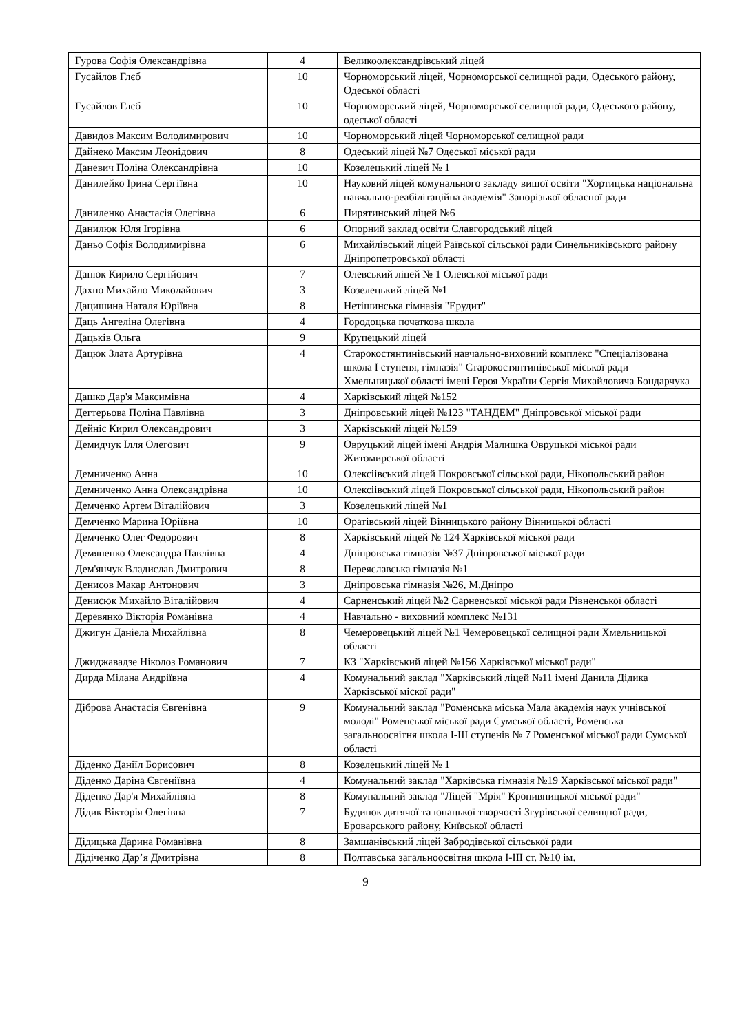| Гурова Софія Олександрівна | 4 | Великоолександрівський ліцей |
| Гусайлов Глєб | 10 | Чорноморський ліцей, Чорноморської селищної ради, Одеського району, Одеської області |
| Гусайлов Глєб | 10 | Чорноморський ліцей, Чорноморської селищної ради, Одеського району, одеської області |
| Давидов Максим Володимирович | 10 | Чорноморський ліцей Чорноморської селищної ради |
| Дайнеко Максим Леонідович | 8 | Одеський ліцей №7 Одеської міської ради |
| Даневич Поліна Олександрівна | 10 | Козелецький ліцей № 1 |
| Данилейко Ірина Сергіївна | 10 | Науковий ліцей комунального закладу вищої освіти "Хортицька національна навчально-реабілітаційна академія" Запорізької обласної ради |
| Даниленко Анастасія Олегівна | 6 | Пирятинський ліцей №6 |
| Данилюк Юля Ігорівна | 6 | Опорний заклад освіти Славгородський ліцей |
| Даньо Софія Володимирівна | 6 | Михайлівський ліцей Раївської сільської ради Синельниківського району Дніпропетровської області |
| Данюк Кирило Сергійович | 7 | Олевський ліцей № 1 Олевської міської ради |
| Дахно Михайло Миколайович | 3 | Козелецький ліцей №1 |
| Дацишина Наталя Юріївна | 8 | Нетішинська гімназія "Ерудит" |
| Даць Ангеліна Олегівна | 4 | Городоцька початкова школа |
| Дацьків Ольга | 9 | Крупецький ліцей |
| Дацюк Злата Артурівна | 4 | Старокостянтинівський навчально-виховний комплекс "Спеціалізована школа I ступеня, гімназія" Старокостянтинівської міської ради Хмельницької області імені Героя України Сергія Михайловича Бондарчука |
| Дашко Дар'я Максимівна | 4 | Харківський ліцей №152 |
| Дегтерьова Поліна Павлівна | 3 | Дніпровський ліцей №123 "ТАНДЕМ" Дніпровської міської ради |
| Дейніс Кирил Олександрович | 3 | Харківський ліцей №159 |
| Демидчук Ілля Олегович | 9 | Овруцький ліцей імені Андрія Малишка Овруцької міської ради Житомирської області |
| Демниченко Анна | 10 | Олексіівський ліцей Покровської сільської ради, Нікопольський район |
| Демниченко Анна Олександрівна | 10 | Олексіівський ліцей Покровської сільської ради, Нікопольський район |
| Демченко Артем Віталійович | 3 | Козелецький ліцей №1 |
| Демченко Марина Юріївна | 10 | Оратівський ліцей Вінницького району Вінницької області |
| Демченко Олег Федорович | 8 | Харківський ліцей № 124 Харківської міської ради |
| Демяненко Олександра Павлівна | 4 | Дніпровська гімназія №37 Дніпровської міської ради |
| Дем'янчук Владислав Дмитрович | 8 | Переяславська гімназія №1 |
| Денисов Макар Антонович | 3 | Дніпровська гімназія №26, М.Дніпро |
| Денисюк Михайло Віталійович | 4 | Сарненський ліцей №2 Сарненської міської ради Рівненської області |
| Деревянко Вікторія Романівна | 4 | Навчально - виховний комплекс №131 |
| Джигун Даніела Михайлівна | 8 | Чемеровецький ліцей №1 Чемеровецької селищної ради Хмельницької області |
| Джиджавадзе Ніколоз Романович | 7 | КЗ "Харківський ліцей №156 Харківської міської ради" |
| Дирда Мілана Андріївна | 4 | Комунальний заклад "Харківський ліцей №11 імені Данила Дідика Харківської міскої ради" |
| Діброва Анастасія Євгенівна | 9 | Комунальний заклад "Роменська міська Мала академія наук учнівської молоді" Роменської міської ради Сумської області, Роменська загальноосвітня школа І-ІІІ ступенів № 7 Роменської міської ради Сумської області |
| Діденко Даніїл Борисович | 8 | Козелецький ліцей № 1 |
| Діденко Даріна Євгеніївна | 4 | Комунальний заклад "Харківська гімназія №19 Харківської міської ради" |
| Діденко Дар'я Михайлівна | 8 | Комунальний заклад "Ліцей "Мрія" Кропивницької міської ради" |
| Дідик Вікторія Олегівна | 7 | Будинок дитячої та юнацької творчості Згурівської селищної ради, Броварського району, Київської області |
| Дідицька Дарина Романівна | 8 | Замшанівський ліцей Забродівської сільської ради |
| Дідіченко Дар’я Дмитрівна | 8 | Полтавська загальноосвітня школа І-ІІІ ст. №10 ім. |
9